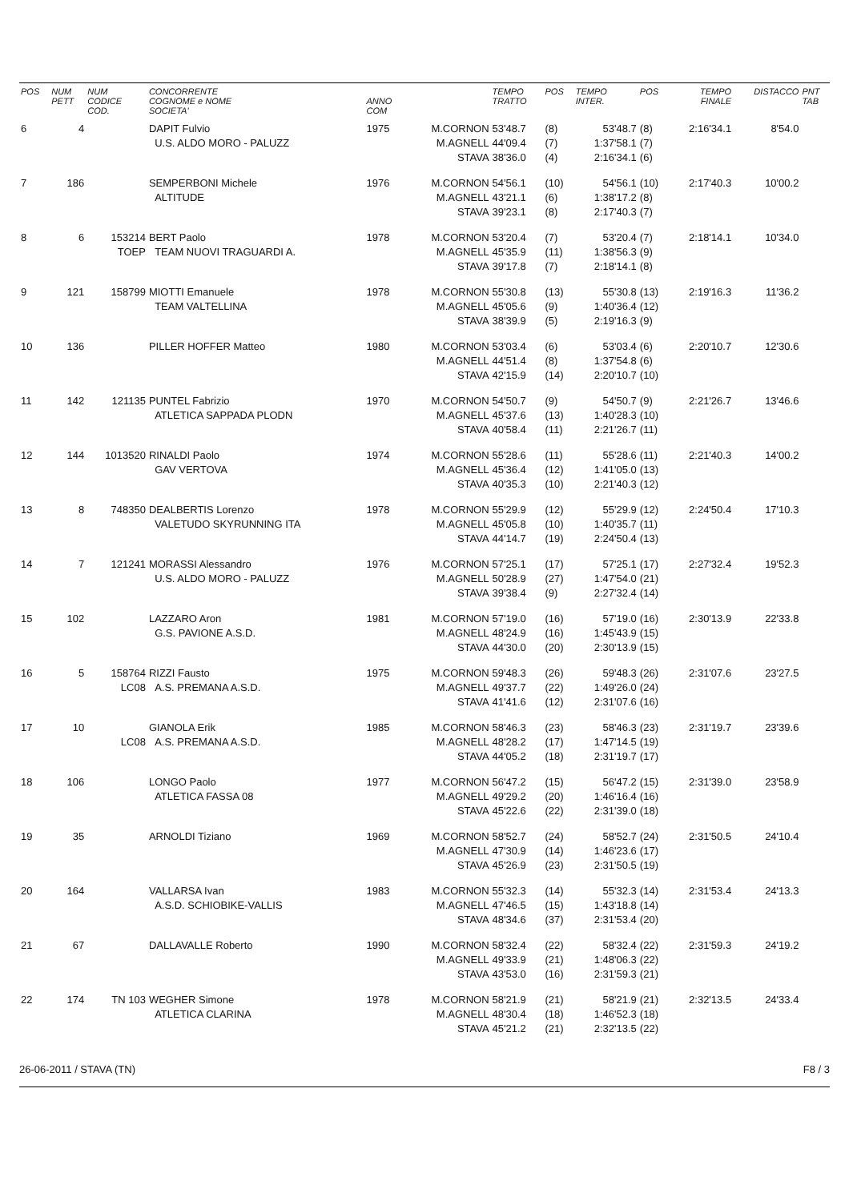| POS | NUM PETT | NUM CODICE COD. | CONCORRENTE COGNOME e NOME SOCIETA' | ANNO COM | | TEMPO TRATTO | POS | TEMPO INTER. | POS | TEMPO FINALE | DISTACCO | PNT TAB |
| --- | --- | --- | --- | --- | --- | --- | --- | --- | --- | --- | --- | --- |
| 6 | 4 | | DAPIT Fulvio U.S. ALDO MORO - PALUZZ | 1975 | M.CORNON M.AGNELL STAVA | 53'48.7 44'09.4 38'36.0 | (8) (7) (4) | 53'48.7 1:37'58.1 2:16'34.1 | (8) (7) (6) | 2:16'34.1 | 8'54.0 | |
| 7 | 186 | | SEMPERBONI Michele ALTITUDE | 1976 | M.CORNON M.AGNELL STAVA | 54'56.1 43'21.1 39'23.1 | (10) (6) (8) | 54'56.1 1:38'17.2 2:17'40.3 | (10) (8) (7) | 2:17'40.3 | 10'00.2 | |
| 8 | 6 | 153214 TOEP | BERT Paolo TEAM NUOVI TRAGUARDI A. | 1978 | M.CORNON M.AGNELL STAVA | 53'20.4 45'35.9 39'17.8 | (7) (11) (7) | 53'20.4 1:38'56.3 2:18'14.1 | (7) (9) (8) | 2:18'14.1 | 10'34.0 | |
| 9 | 121 | 158799 | MIOTTI Emanuele TEAM VALTELLINA | 1978 | M.CORNON M.AGNELL STAVA | 55'30.8 45'05.6 38'39.9 | (13) (9) (5) | 55'30.8 1:40'36.4 2:19'16.3 | (13) (12) (9) | 2:19'16.3 | 11'36.2 | |
| 10 | 136 | | PILLER HOFFER Matteo | 1980 | M.CORNON M.AGNELL STAVA | 53'03.4 44'51.4 42'15.9 | (6) (8) (14) | 53'03.4 1:37'54.8 2:20'10.7 | (6) (6) (10) | 2:20'10.7 | 12'30.6 | |
| 11 | 142 | 121135 | PUNTEL Fabrizio ATLETICA SAPPADA PLODN | 1970 | M.CORNON M.AGNELL STAVA | 54'50.7 45'37.6 40'58.4 | (9) (13) (11) | 54'50.7 1:40'28.3 2:21'26.7 | (9) (10) (11) | 2:21'26.7 | 13'46.6 | |
| 12 | 144 | 1013520 | RINALDI Paolo GAV VERTOVA | 1974 | M.CORNON M.AGNELL STAVA | 55'28.6 45'36.4 40'35.3 | (11) (12) (10) | 55'28.6 1:41'05.0 2:21'40.3 | (11) (13) (12) | 2:21'40.3 | 14'00.2 | |
| 13 | 8 | 748350 | DEALBERTIS Lorenzo VALETUDO SKYRUNNING ITA | 1978 | M.CORNON M.AGNELL STAVA | 55'29.9 45'05.8 44'14.7 | (12) (10) (19) | 55'29.9 1:40'35.7 2:24'50.4 | (12) (11) (13) | 2:24'50.4 | 17'10.3 | |
| 14 | 7 | 121241 | MORASSI Alessandro U.S. ALDO MORO - PALUZZ | 1976 | M.CORNON M.AGNELL STAVA | 57'25.1 50'28.9 39'38.4 | (17) (27) (9) | 57'25.1 1:47'54.0 2:27'32.4 | (17) (21) (14) | 2:27'32.4 | 19'52.3 | |
| 15 | 102 | | LAZZARO Aron G.S. PAVIONE A.S.D. | 1981 | M.CORNON M.AGNELL STAVA | 57'19.0 48'24.9 44'30.0 | (16) (16) (20) | 57'19.0 1:45'43.9 2:30'13.9 | (16) (15) (15) | 2:30'13.9 | 22'33.8 | |
| 16 | 5 | 158764 LC08 | RIZZI Fausto A.S. PREMANA A.S.D. | 1975 | M.CORNON M.AGNELL STAVA | 59'48.3 49'37.7 41'41.6 | (26) (22) (12) | 59'48.3 1:49'26.0 2:31'07.6 | (26) (24) (16) | 2:31'07.6 | 23'27.5 | |
| 17 | 10 | LC08 | GIANOLA Erik A.S. PREMANA A.S.D. | 1985 | M.CORNON M.AGNELL STAVA | 58'46.3 48'28.2 44'05.2 | (23) (17) (18) | 58'46.3 1:47'14.5 2:31'19.7 | (23) (19) (17) | 2:31'19.7 | 23'39.6 | |
| 18 | 106 | | LONGO Paolo ATLETICA FASSA 08 | 1977 | M.CORNON M.AGNELL STAVA | 56'47.2 49'29.2 45'22.6 | (15) (20) (22) | 56'47.2 1:46'16.4 2:31'39.0 | (15) (16) (18) | 2:31'39.0 | 23'58.9 | |
| 19 | 35 | | ARNOLDI Tiziano | 1969 | M.CORNON M.AGNELL STAVA | 58'52.7 47'30.9 45'26.9 | (24) (14) (23) | 58'52.7 1:46'23.6 2:31'50.5 | (24) (17) (19) | 2:31'50.5 | 24'10.4 | |
| 20 | 164 | | VALLARSA Ivan A.S.D. SCHIOBIKE-VALLIS | 1983 | M.CORNON M.AGNELL STAVA | 55'32.3 47'46.5 48'34.6 | (14) (15) (37) | 55'32.3 1:43'18.8 2:31'53.4 | (14) (14) (20) | 2:31'53.4 | 24'13.3 | |
| 21 | 67 | | DALLAVALLE Roberto | 1990 | M.CORNON M.AGNELL STAVA | 58'32.4 49'33.9 43'53.0 | (22) (21) (16) | 58'32.4 1:48'06.3 2:31'59.3 | (22) (22) (21) | 2:31'59.3 | 24'19.2 | |
| 22 | 174 | TN 103 | WEGHER Simone ATLETICA CLARINA | 1978 | M.CORNON M.AGNELL STAVA | 58'21.9 48'30.4 45'21.2 | (21) (18) (21) | 58'21.9 1:46'52.3 2:32'13.5 | (21) (18) (22) | 2:32'13.5 | 24'33.4 | |
26-06-2011 / STAVA (TN) F8 / 3